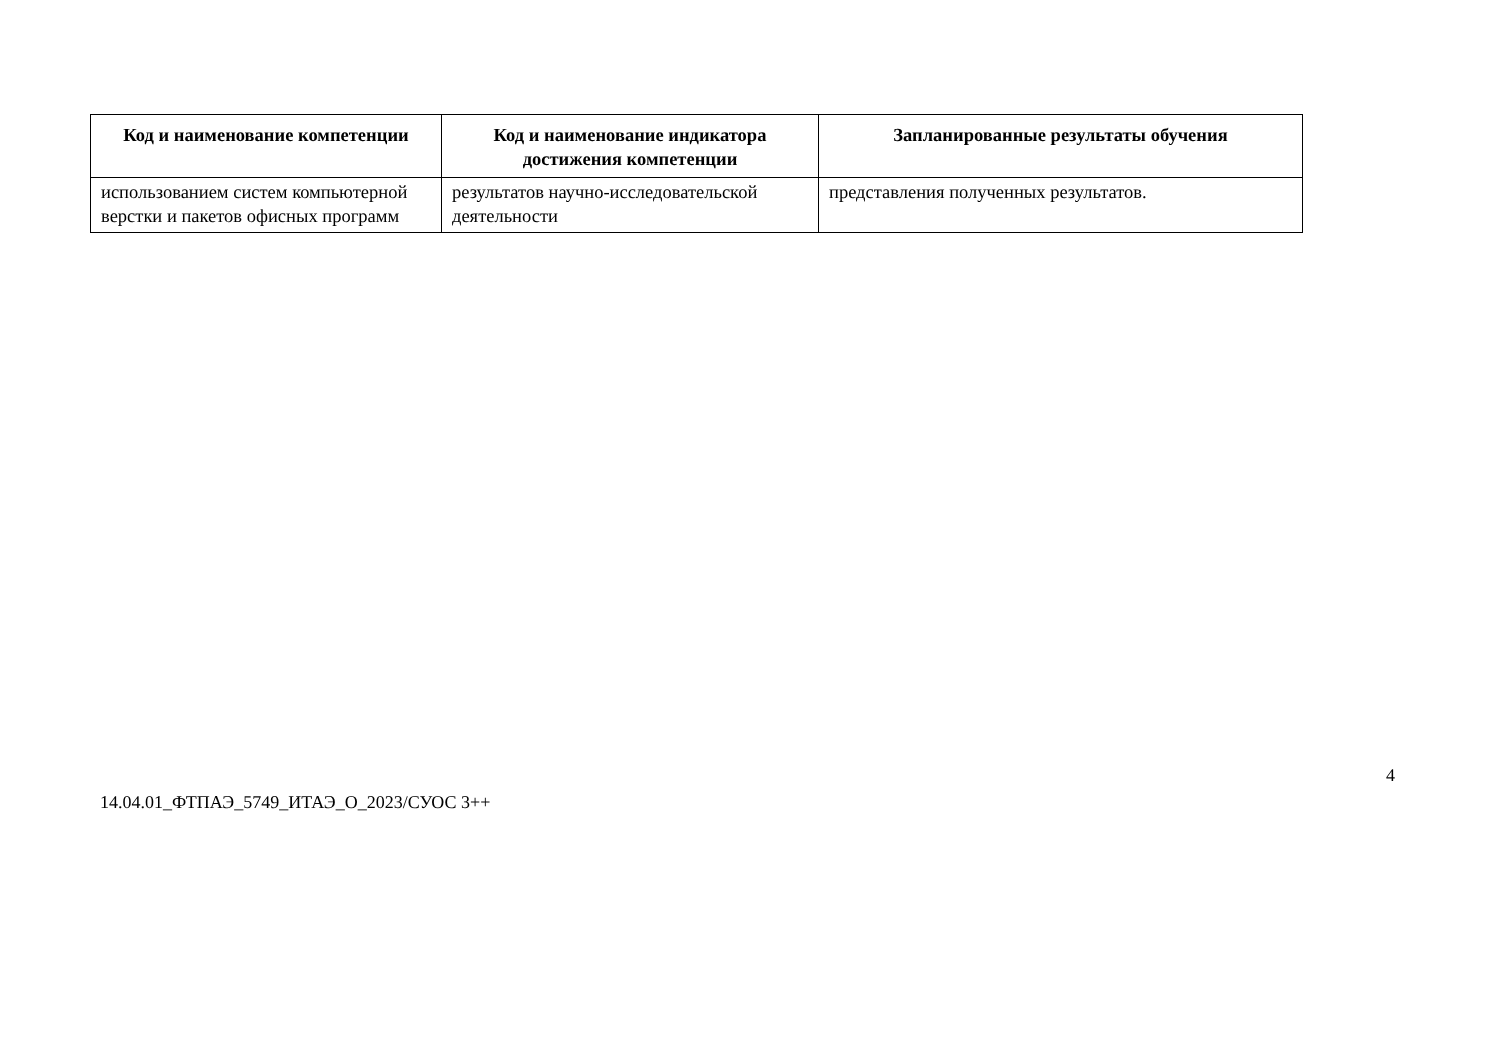| Код и наименование компетенции | Код и наименование индикатора достижения компетенции | Запланированные результаты обучения |
| --- | --- | --- |
| использованием систем компьютерной верстки и пакетов офисных программ | результатов научно-исследовательской деятельности | представления полученных результатов. |
4
14.04.01_ФТПАЭ_5749_ИТАЭ_О_2023/СУОС 3++